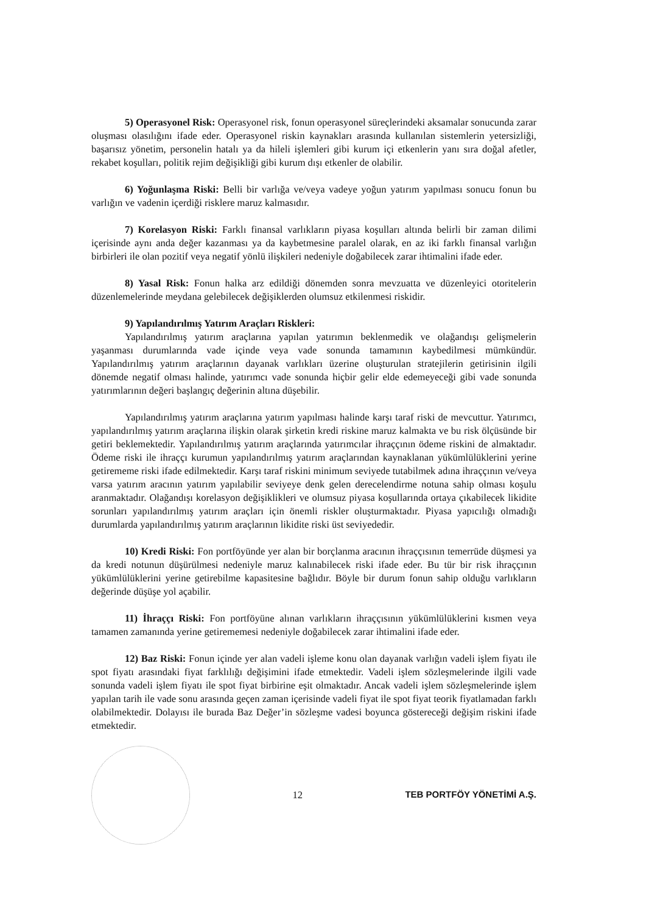5) Operasyonel Risk: Operasyonel risk, fonun operasyonel süreçlerindeki aksamalar sonucunda zarar oluşması olasılığını ifade eder. Operasyonel riskin kaynakları arasında kullanılan sistemlerin yetersizliği, başarısız yönetim, personelin hatalı ya da hileli işlemleri gibi kurum içi etkenlerin yanı sıra doğal afetler, rekabet koşulları, politik rejim değişikliği gibi kurum dışı etkenler de olabilir.
6) Yoğunlaşma Riski: Belli bir varlığa ve/veya vadeye yoğun yatırım yapılması sonucu fonun bu varlığın ve vadenin içerdiği risklere maruz kalmasıdır.
7) Korelasyon Riski: Farklı finansal varlıkların piyasa koşulları altında belirli bir zaman dilimi içerisinde aynı anda değer kazanması ya da kaybetmesine paralel olarak, en az iki farklı finansal varlığın birbirleri ile olan pozitif veya negatif yönlü ilişkileri nedeniyle doğabilecek zarar ihtimalini ifade eder.
8) Yasal Risk: Fonun halka arz edildiği dönemden sonra mevzuatta ve düzenleyici otoritelerin düzenlemelerinde meydana gelebilecek değişiklerden olumsuz etkilenmesi riskidir.
9) Yapılandırılmış Yatırım Araçları Riskleri:
Yapılandırılmış yatırım araçlarına yapılan yatırımın beklenmedik ve olağandışı gelişmelerin yaşanması durumlarında vade içinde veya vade sonunda tamamının kaybedilmesi mümkündür. Yapılandırılmış yatırım araçlarının dayanak varlıkları üzerine oluşturulan stratejilerin getirisinin ilgili dönemde negatif olması halinde, yatırımcı vade sonunda hiçbir gelir elde edemeyeceği gibi vade sonunda yatırımlarının değeri başlangıç değerinin altına düşebilir.
Yapılandırılmış yatırım araçlarına yatırım yapılması halinde karşı taraf riski de mevcuttur. Yatırımcı, yapılandırılmış yatırım araçlarına ilişkin olarak şirketin kredi riskine maruz kalmakta ve bu risk ölçüsünde bir getiri beklemektedir. Yapılandırılmış yatırım araçlarında yatırımcılar ihraççının ödeme riskini de almaktadır. Ödeme riski ile ihraççı kurumun yapılandırılmış yatırım araçlarından kaynaklanan yükümlülüklerini yerine getirememe riski ifade edilmektedir. Karşı taraf riskini minimum seviyede tutabilmek adına ihraççının ve/veya varsa yatırım aracının yatırım yapılabilir seviyeye denk gelen derecelendirme notuna sahip olması koşulu aranmaktadır. Olağandışı korelasyon değişiklikleri ve olumsuz piyasa koşullarında ortaya çıkabilecek likidite sorunları yapılandırılmış yatırım araçları için önemli riskler oluşturmaktadır. Piyasa yapıcılığı olmadığı durumlarda yapılandırılmış yatırım araçlarının likidite riski üst seviyededir.
10) Kredi Riski: Fon portföyünde yer alan bir borçlanma aracının ihraççısının temerrüde düşmesi ya da kredi notunun düşürülmesi nedeniyle maruz kalınabilecek riski ifade eder. Bu tür bir risk ihraççının yükümlülüklerini yerine getirebilme kapasitesine bağlıdır. Böyle bir durum fonun sahip olduğu varlıkların değerinde düşüşe yol açabilir.
11) İhraççı Riski: Fon portföyüne alınan varlıkların ihraççısının yükümlülüklerini kısmen veya tamamen zamanında yerine getirememesi nedeniyle doğabilecek zarar ihtimalini ifade eder.
12) Baz Riski: Fonun içinde yer alan vadeli işleme konu olan dayanak varlığın vadeli işlem fiyatı ile spot fiyatı arasındaki fiyat farklılığı değişimini ifade etmektedir. Vadeli işlem sözleşmelerinde ilgili vade sonunda vadeli işlem fiyatı ile spot fiyat birbirine eşit olmaktadır. Ancak vadeli işlem sözleşmelerinde işlem yapılan tarih ile vade sonu arasında geçen zaman içerisinde vadeli fiyat ile spot fiyat teorik fiyatlamadan farklı olabilmektedir. Dolayısı ile burada Baz Değer’in sözleşme vadesi boyunca göstereceği değişim riskini ifade etmektedir.
12
TEB PORTFÖY YÖNETİMİ A.Ş.